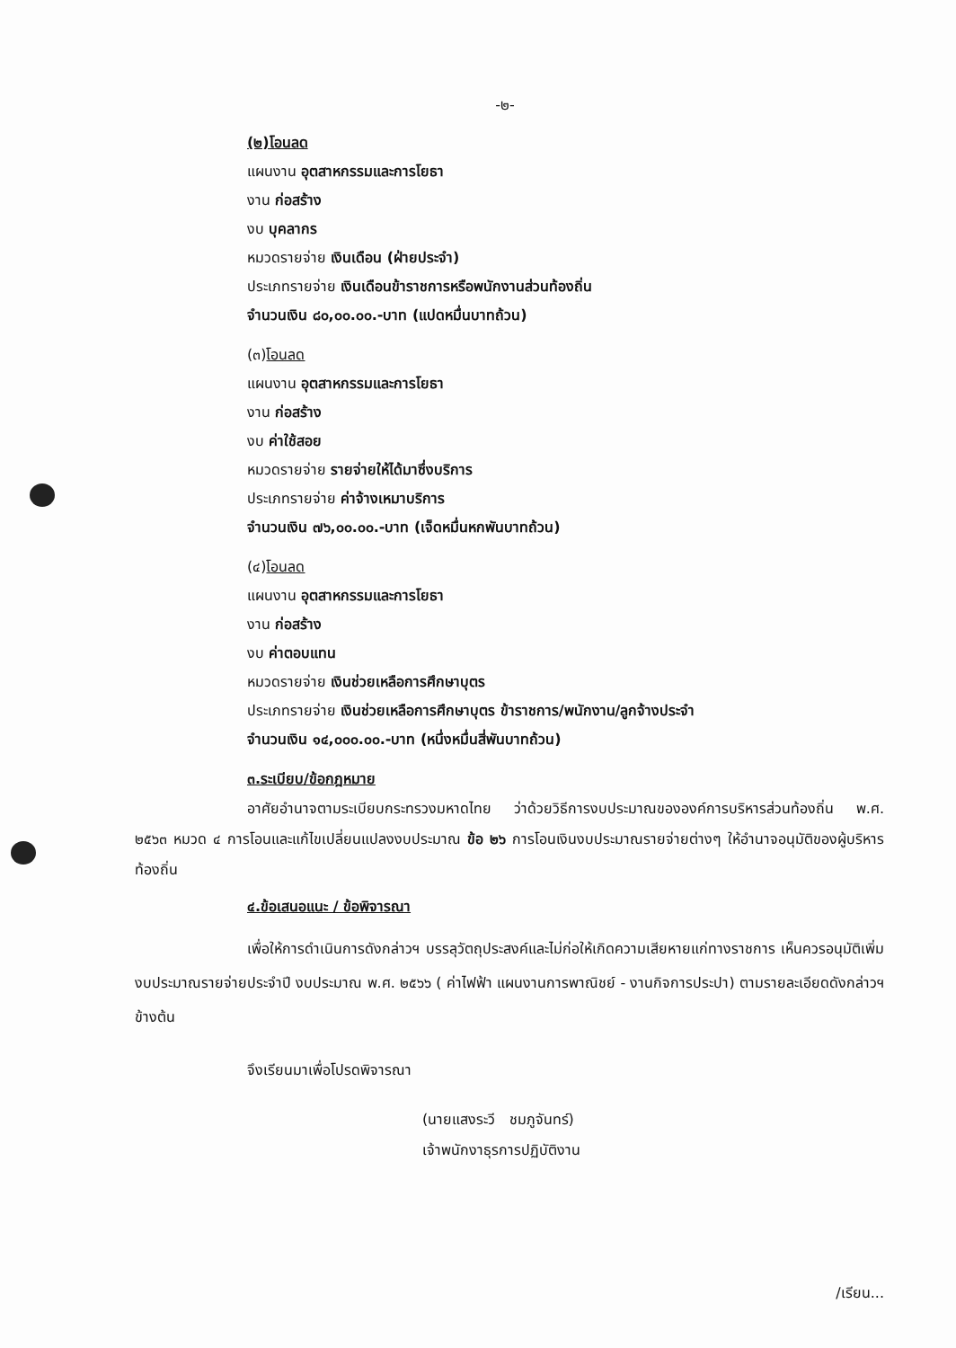-๒-
(๒)โอนลด
แผนงาน อุตสาหกรรมและการโยธา
งาน ก่อสร้าง
งบ บุคลากร
หมวดรายจ่าย เงินเดือน (ฝ่ายประจำ)
ประเภทรายจ่าย เงินเดือนข้าราชการหรือพนักงานส่วนท้องถิ่น
จำนวนเงิน ๘๐,๐๐.๐๐.-บาท (แปดหมื่นบาทถ้วน)
(๓)โอนลด
แผนงาน อุตสาหกรรมและการโยธา
งาน ก่อสร้าง
งบ ค่าใช้สอย
หมวดรายจ่าย รายจ่ายให้ได้มาซึ่งบริการ
ประเภทรายจ่าย ค่าจ้างเหมาบริการ
จำนวนเงิน ๗๖,๐๐.๐๐.-บาท (เจ็ดหมื่นหกพันบาทถ้วน)
(๔)โอนลด
แผนงาน อุตสาหกรรมและการโยธา
งาน ก่อสร้าง
งบ ค่าตอบแทน
หมวดรายจ่าย เงินช่วยเหลือการศึกษาบุตร
ประเภทรายจ่าย เงินช่วยเหลือการศึกษาบุตร ข้าราชการ/พนักงาน/ลูกจ้างประจำ
จำนวนเงิน ๑๔,๐๐๐.๐๐.-บาท (หนึ่งหมื่นสี่พันบาทถ้วน)
๓.ระเบียบ/ข้อกฎหมาย
อาศัยอำนาจตามระเบียบกระทรวงมหาดไทย ว่าด้วยวิธีการงบประมาณขององค์การบริหารส่วนท้องถิ่น พ.ศ. ๒๕๖๓ หมวด ๔ การโอนและแก้ไขเปลี่ยนแปลงงบประมาณ ข้อ ๒๖ การโอนเงินงบประมาณรายจ่ายต่างๆ ให้อำนาจอนุมัติของผู้บริหารท้องถิ่น
๔.ข้อเสนอแนะ / ข้อพิจารณา
เพื่อให้การดำเนินการดังกล่าวฯ บรรลุวัตถุประสงค์และไม่ก่อให้เกิดความเสียหายแก่ทางราชการ เห็นควรอนุมัติเพิ่มงบประมาณรายจ่ายประจำปี งบประมาณ พ.ศ. ๒๕๖๖ ( ค่าไฟฟ้า แผนงานการพาณิชย์ - งานกิจการประปา) ตามรายละเอียดดังกล่าวฯ ข้างต้น
จึงเรียนมาเพื่อโปรดพิจารณา
(นายแสงระวี ชมภูจันทร์)
เจ้าพนักงาธุรการปฏิบัติงาน
/เรียน...